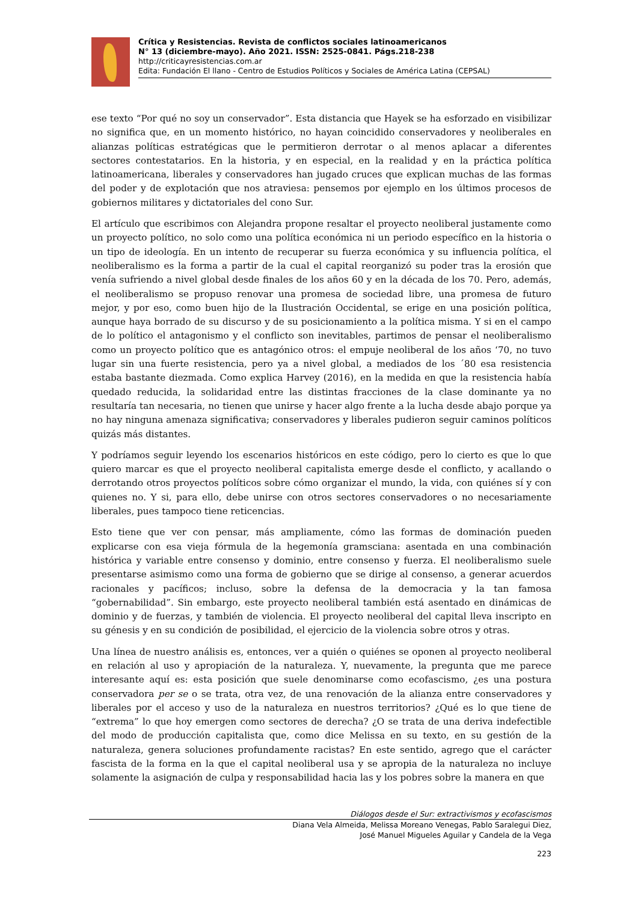Crítica y Resistencias. Revista de conflictos sociales latinoamericanos
N° 13 (diciembre-mayo). Año 2021. ISSN: 2525-0841. Págs.218-238
http://criticayresistencias.com.ar
Edita: Fundación El llano - Centro de Estudios Políticos y Sociales de América Latina (CEPSAL)
ese texto “Por qué no soy un conservador”. Esta distancia que Hayek se ha esforzado en visibilizar no significa que, en un momento histórico, no hayan coincidido conservadores y neoliberales en alianzas políticas estratégicas que le permitieron derrotar o al menos aplacar a diferentes sectores contestatarios. En la historia, y en especial, en la realidad y en la práctica política latinoamericana, liberales y conservadores han jugado cruces que explican muchas de las formas del poder y de explotación que nos atraviesa: pensemos por ejemplo en los últimos procesos de gobiernos militares y dictatoriales del cono Sur.
El artículo que escribimos con Alejandra propone resaltar el proyecto neoliberal justamente como un proyecto político, no solo como una política económica ni un periodo específico en la historia o un tipo de ideología. En un intento de recuperar su fuerza económica y su influencia política, el neoliberalismo es la forma a partir de la cual el capital reorganizó su poder tras la erosión que venía sufriendo a nivel global desde finales de los años 60 y en la década de los 70. Pero, además, el neoliberalismo se propuso renovar una promesa de sociedad libre, una promesa de futuro mejor, y por eso, como buen hijo de la Ilustración Occidental, se erige en una posición política, aunque haya borrado de su discurso y de su posicionamiento a la política misma. Y si en el campo de lo político el antagonismo y el conflicto son inevitables, partimos de pensar el neoliberalismo como un proyecto político que es antagónico otros: el empuje neoliberal de los años ‘70, no tuvo lugar sin una fuerte resistencia, pero ya a nivel global, a mediados de los ´80 esa resistencia estaba bastante diezmada. Como explica Harvey (2016), en la medida en que la resistencia había quedado reducida, la solidaridad entre las distintas fracciones de la clase dominante ya no resultaría tan necesaria, no tienen que unirse y hacer algo frente a la lucha desde abajo porque ya no hay ninguna amenaza significativa; conservadores y liberales pudieron seguir caminos políticos quizás más distantes.
Y podríamos seguir leyendo los escenarios históricos en este código, pero lo cierto es que lo que quiero marcar es que el proyecto neoliberal capitalista emerge desde el conflicto, y acallando o derrotando otros proyectos políticos sobre cómo organizar el mundo, la vida, con quiénes sí y con quienes no. Y si, para ello, debe unirse con otros sectores conservadores o no necesariamente liberales, pues tampoco tiene reticencias.
Esto tiene que ver con pensar, más ampliamente, cómo las formas de dominación pueden explicarse con esa vieja fórmula de la hegemonía gramsciana: asentada en una combinación histórica y variable entre consenso y dominio, entre consenso y fuerza. El neoliberalismo suele presentarse asimismo como una forma de gobierno que se dirige al consenso, a generar acuerdos racionales y pacíficos; incluso, sobre la defensa de la democracia y la tan famosa “gobernabilidad”. Sin embargo, este proyecto neoliberal también está asentado en dinámicas de dominio y de fuerzas, y también de violencia. El proyecto neoliberal del capital lleva inscripto en su génesis y en su condición de posibilidad, el ejercicio de la violencia sobre otros y otras.
Una línea de nuestro análisis es, entonces, ver a quién o quiénes se oponen al proyecto neoliberal en relación al uso y apropiación de la naturaleza. Y, nuevamente, la pregunta que me parece interesante aquí es: esta posición que suele denominarse como ecofascismo, ¿es una postura conservadora per se o se trata, otra vez, de una renovación de la alianza entre conservadores y liberales por el acceso y uso de la naturaleza en nuestros territorios? ¿Qué es lo que tiene de “extrema” lo que hoy emergen como sectores de derecha? ¿O se trata de una deriva indefectible del modo de producción capitalista que, como dice Melissa en su texto, en su gestión de la naturaleza, genera soluciones profundamente racistas? En este sentido, agrego que el carácter fascista de la forma en la que el capital neoliberal usa y se apropia de la naturaleza no incluye solamente la asignación de culpa y responsabilidad hacia las y los pobres sobre la manera en que
Diálogos desde el Sur: extractivismos y ecofascismos
Diana Vela Almeida, Melissa Moreano Venegas, Pablo Saralegui Diez,
José Manuel Migueles Aguilar y Candela de la Vega
223